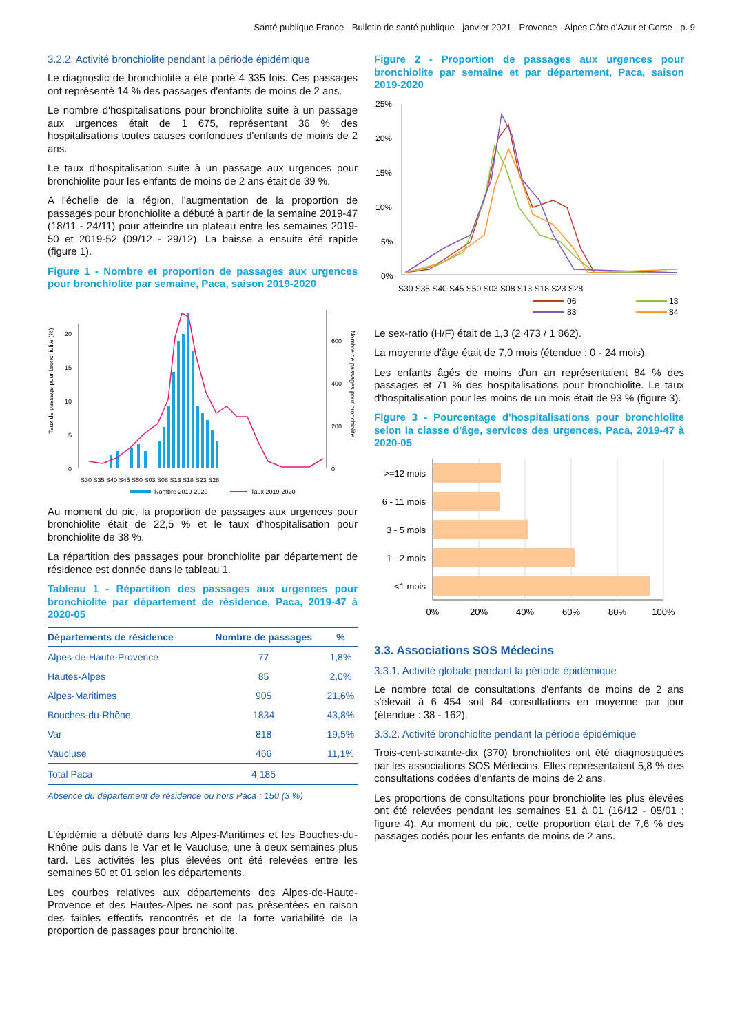Santé publique France - Bulletin de santé publique - janvier 2021 - Provence - Alpes Côte d'Azur et Corse - p. 9
3.2.2. Activité bronchiolite pendant la période épidémique
Le diagnostic de bronchiolite a été porté 4 335 fois. Ces passages ont représenté 14 % des passages d'enfants de moins de 2 ans.
Le nombre d'hospitalisations pour bronchiolite suite à un passage aux urgences était de 1 675, représentant 36 % des hospitalisations toutes causes confondues d'enfants de moins de 2 ans.
Le taux d'hospitalisation suite à un passage aux urgences pour bronchiolite pour les enfants de moins de 2 ans était de 39 %.
A l'échelle de la région, l'augmentation de la proportion de passages pour bronchiolite a débuté à partir de la semaine 2019-47 (18/11 - 24/11) pour atteindre un plateau entre les semaines 2019-50 et 2019-52 (09/12 - 29/12). La baisse a ensuite été rapide (figure 1).
Figure 1 - Nombre et proportion de passages aux urgences pour bronchiolite par semaine, Paca, saison 2019-2020
Taux de passage pour bronchiolite (%)
0
5
10
15
20
0
200
400
600
Nombre de passages pour bronchiolite
S30 S35 S40 S45 S50 S03 S08 S13 S18 S23 S28
Nombre 2019-2020
Taux 2019-2020
Au moment du pic, la proportion de passages aux urgences pour bronchiolite était de 22,5 % et le taux d'hospitalisation pour bronchiolite de 38 %.
La répartition des passages pour bronchiolite par département de résidence est donnée dans le tableau 1.
Tableau 1 - Répartition des passages aux urgences pour bronchiolite par département de résidence, Paca, 2019-47 à 2020-05
| Départements de résidence | Nombre de passages | % |
| --- | --- | --- |
| Alpes-de-Haute-Provence | 77 | 1,8% |
| Hautes-Alpes | 85 | 2,0% |
| Alpes-Maritimes | 905 | 21,6% |
| Bouches-du-Rhône | 1834 | 43,8% |
| Var | 818 | 19,5% |
| Vaucluse | 466 | 11,1% |
| Total Paca | 4 185 | |
Absence du département de résidence ou hors Paca : 150 (3 %)
L'épidémie a débuté dans les Alpes-Maritimes et les Bouches-du-Rhône puis dans le Var et le Vaucluse, une à deux semaines plus tard. Les activités les plus élevées ont été relevées entre les semaines 50 et 01 selon les départements.
Les courbes relatives aux départements des Alpes-de-Haute-Provence et des Hautes-Alpes ne sont pas présentées en raison des faibles effectifs rencontrés et de la forte variabilité de la proportion de passages pour bronchiolite.
Figure 2 - Proportion de passages aux urgences pour bronchiolite par semaine et par département, Paca, saison 2019-2020
25%
20%
15%
10%
5%
0%
S30 S35 S40 S45 S50 S03 S08 S13 S18 S23 S28
06
13
83
84
Le sex-ratio (H/F) était de 1,3 (2 473 / 1 862).
La moyenne d'âge était de 7,0 mois (étendue : 0 - 24 mois).
Les enfants âgés de moins d'un an représentaient 84 % des passages et 71 % des hospitalisations pour bronchiolite. Le taux d'hospitalisation pour les moins de un mois était de 93 % (figure 3).
Figure 3 - Pourcentage d'hospitalisations pour bronchiolite selon la classe d'âge, services des urgences, Paca, 2019-47 à 2020-05
>=12 mois
6 - 11 mois
3 - 5 mois
1 - 2 mois
<1 mois
0%
20%
40%
60%
80%
100%
3.3. Associations SOS Médecins
3.3.1. Activité globale pendant la période épidémique
Le nombre total de consultations d'enfants de moins de 2 ans s'élevait à 6 454 soit 84 consultations en moyenne par jour (étendue : 38 - 162).
3.3.2. Activité bronchiolite pendant la période épidémique
Trois-cent-soixante-dix (370) bronchiolites ont été diagnostiquées par les associations SOS Médecins. Elles représentaient 5,8 % des consultations codées d'enfants de moins de 2 ans.
Les proportions de consultations pour bronchiolite les plus élevées ont été relevées pendant les semaines 51 à 01 (16/12 - 05/01 ; figure 4). Au moment du pic, cette proportion était de 7,6 % des passages codés pour les enfants de moins de 2 ans.